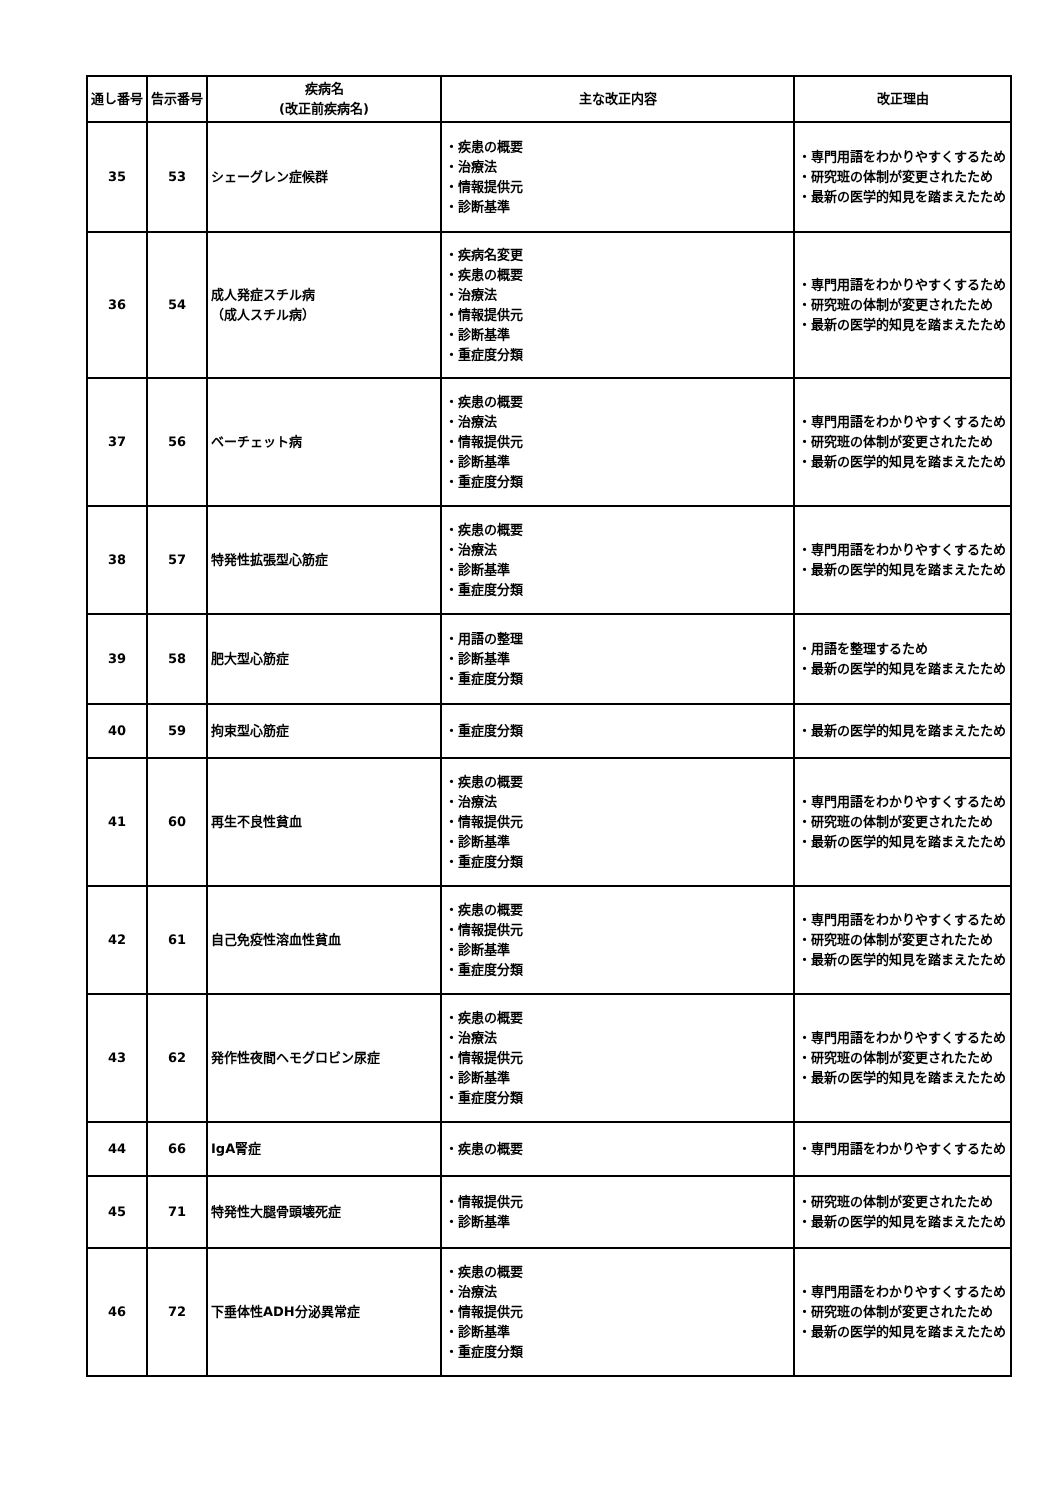| 通し番号 | 告示番号 | 疾病名 (改正前疾病名) | 主な改正内容 | 改正理由 |
| --- | --- | --- | --- | --- |
| 35 | 53 | シェーグレン症候群 | ・疾患の概要 ・治療法 ・情報提供元 ・診断基準 | ・専門用語をわかりやすくするため ・研究班の体制が変更されたため ・最新の医学的知見を踏まえたため |
| 36 | 54 | 成人発症スチル病 （成人スチル病） | ・疾病名変更 ・疾患の概要 ・治療法 ・情報提供元 ・診断基準 ・重症度分類 | ・専門用語をわかりやすくするため ・研究班の体制が変更されたため ・最新の医学的知見を踏まえたため |
| 37 | 56 | ベーチェット病 | ・疾患の概要 ・治療法 ・情報提供元 ・診断基準 ・重症度分類 | ・専門用語をわかりやすくするため ・研究班の体制が変更されたため ・最新の医学的知見を踏まえたため |
| 38 | 57 | 特発性拡張型心筋症 | ・疾患の概要 ・治療法 ・診断基準 ・重症度分類 | ・専門用語をわかりやすくするため ・最新の医学的知見を踏まえたため |
| 39 | 58 | 肥大型心筋症 | ・用語の整理 ・診断基準 ・重症度分類 | ・用語を整理するため ・最新の医学的知見を踏まえたため |
| 40 | 59 | 拘束型心筋症 | ・重症度分類 | ・最新の医学的知見を踏まえたため |
| 41 | 60 | 再生不良性貧血 | ・疾患の概要 ・治療法 ・情報提供元 ・診断基準 ・重症度分類 | ・専門用語をわかりやすくするため ・研究班の体制が変更されたため ・最新の医学的知見を踏まえたため |
| 42 | 61 | 自己免疫性溶血性貧血 | ・疾患の概要 ・情報提供元 ・診断基準 ・重症度分類 | ・専門用語をわかりやすくするため ・研究班の体制が変更されたため ・最新の医学的知見を踏まえたため |
| 43 | 62 | 発作性夜間ヘモグロビン尿症 | ・疾患の概要 ・治療法 ・情報提供元 ・診断基準 ・重症度分類 | ・専門用語をわかりやすくするため ・研究班の体制が変更されたため ・最新の医学的知見を踏まえたため |
| 44 | 66 | IgA腎症 | ・疾患の概要 | ・専門用語をわかりやすくするため |
| 45 | 71 | 特発性大腿骨頭壊死症 | ・情報提供元 ・診断基準 | ・研究班の体制が変更されたため ・最新の医学的知見を踏まえたため |
| 46 | 72 | 下垂体性ADH分泌異常症 | ・疾患の概要 ・治療法 ・情報提供元 ・診断基準 ・重症度分類 | ・専門用語をわかりやすくするため ・研究班の体制が変更されたため ・最新の医学的知見を踏まえたため |